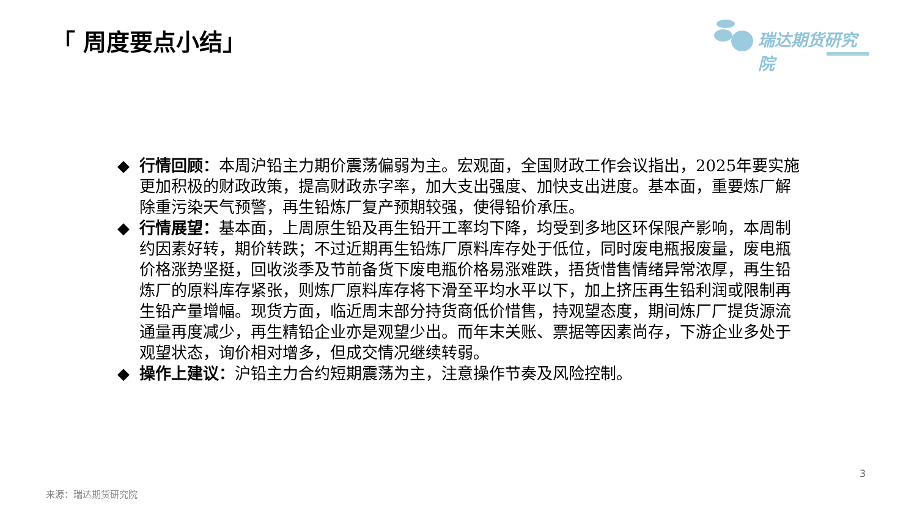「 周度要点小结」 瑞达期货研究院
◆ 行情回顾：本周沪铅主力期价震荡偏弱为主。宏观面，全国财政工作会议指出，2025年要实施更加积极的财政政策，提高财政赤字率，加大支出强度、加快支出进度。基本面，重要炼厂解除重污染天气预警，再生铅炼厂复产预期较强，使得铅价承压。
◆ 行情展望：基本面，上周原生铅及再生铅开工率均下降，均受到多地区环保限产影响，本周制约因素好转，期价转跌；不过近期再生铅炼厂原料库存处于低位，同时废电瓶报废量，废电瓶价格涨势坚挺，回收淡季及节前备货下废电瓶价格易涨难跌，捂货惜售情绪异常浓厚，再生铅炼厂的原料库存紧张，则炼厂原料库存将下滑至平均水平以下，加上挤压再生铅利润或限制再生铅产量增幅。现货方面，临近周末部分持货商低价惜售，持观望态度，期间炼厂厂提货源流通量再度减少，再生精铅企业亦是观望少出。而年末关账、票据等因素尚存，下游企业多处于观望状态，询价相对增多，但成交情况继续转弱。
◆ 操作上建议：沪铅主力合约短期震荡为主，注意操作节奏及风险控制。
3
来源：瑞达期货研究院